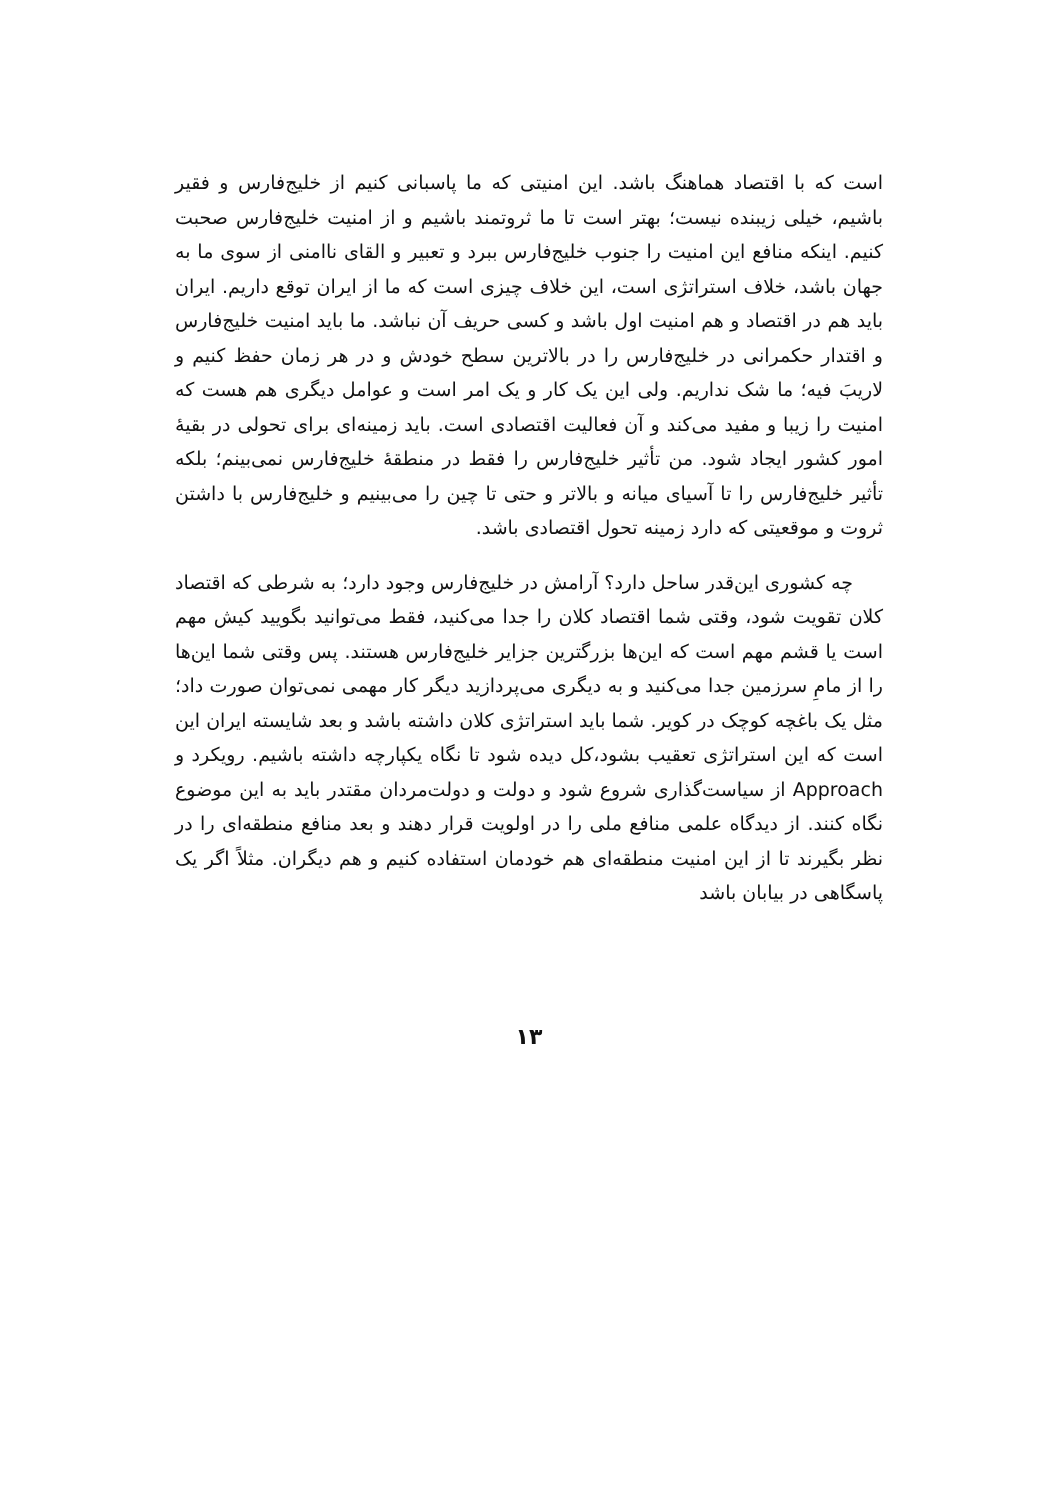است که با اقتصاد هماهنگ باشد. این امنیتی که ما پاسبانی کنیم از خلیج‌فارس و فقیر باشیم، خیلی زیبنده نیست؛ بهتر است تا ما ثروتمند باشیم و از امنیت خلیج‌فارس صحبت کنیم. اینکه منافع این امنیت را جنوب خلیج‌فارس ببرد و تعبیر و القای ناامنی از سوی ما به جهان باشد، خلاف استراتژی است، این خلاف چیزی است که ما از ایران توقع داریم. ایران باید هم در اقتصاد و هم امنیت اول باشد و کسی حریف آن نباشد. ما باید امنیت خلیج‌فارس و اقتدار حکمرانی در خلیج‌فارس را در بالاترین سطح خودش و در هر زمان حفظ کنیم و لاریبَ فیه؛ ما شک نداریم. ولی این یک کار و یک امر است و عوامل دیگری هم هست که امنیت را زیبا و مفید می‌کند و آن فعالیت اقتصادی است. باید زمینه‌ای برای تحولی در بقیهٔ امور کشور ایجاد شود. من تأثیر خلیج‌فارس را فقط در منطقهٔ خلیج‌فارس نمی‌بینم؛ بلکه تأثیر خلیج‌فارس را تا آسیای میانه و بالاتر و حتی تا چین را می‌بینیم و خلیج‌فارس با داشتن ثروت و موقعیتی که دارد زمینه تحول اقتصادی باشد.
چه کشوری این‌قدر ساحل دارد؟ آرامش در خلیج‌فارس وجود دارد؛ به شرطی که اقتصاد کلان تقویت شود، وقتی شما اقتصاد کلان را جدا می‌کنید، فقط می‌توانید بگویید کیش مهم است یا قشم مهم است که این‌ها بزرگترین جزایر خلیج‌فارس هستند. پس وقتی شما این‌ها را از مامِ سرزمین جدا می‌کنید و به دیگری می‌پردازید دیگر کار مهمی نمی‌توان صورت داد؛ مثل یک باغچه کوچک در کویر. شما باید استراتژی کلان داشته باشد و بعد شایسته ایران این است که این استراتژی تعقیب بشود،کل دیده شود تا نگاه یکپارچه داشته باشیم. رویکرد و Approach از سیاست‌گذاری شروع شود و دولت و دولت‌مردان مقتدر باید به این موضوع نگاه کنند. از دیدگاه علمی منافع ملی را در اولویت قرار دهند و بعد منافع منطقه‌ای را در نظر بگیرند تا از این امنیت منطقه‌ای هم خودمان استفاده کنیم و هم دیگران. مثلاً اگر یک پاسگاهی در بیابان باشد
۱۳